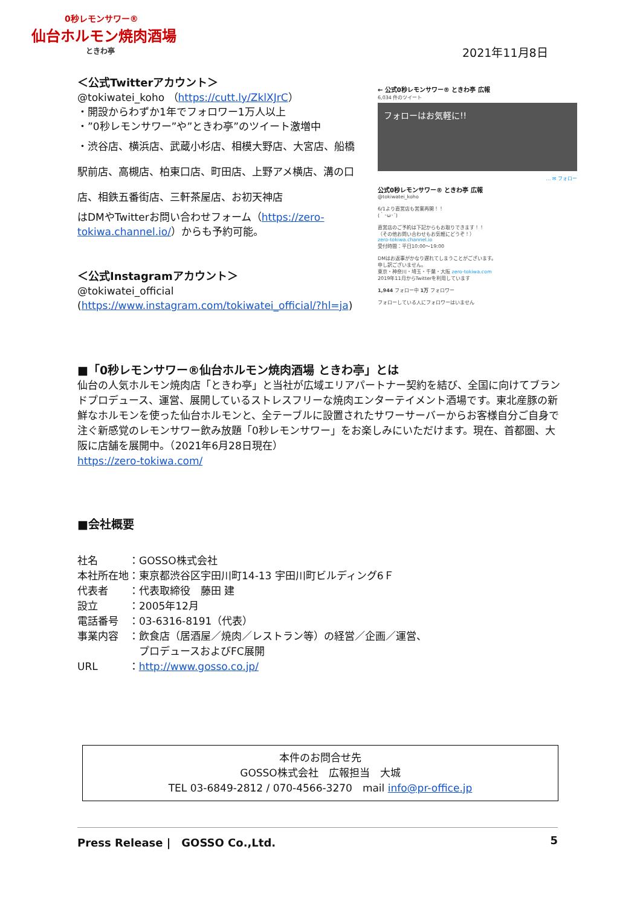0秒レモンサワー®
仙台ホルモン焼肉酒場
ときわ亭
2021年11月8日
＜公式Twitterアカウント＞
@tokiwatei_koho （https://cutt.ly/ZklXJrC）
・開設からわずか1年でフォロワー1万人以上
・”0秒レモンサワー”や”ときわ亭”のツイート激増中
・渋谷店、横浜店、武蔵小杉店、相模大野店、大宮店、船橋駅前店、高槻店、柏東口店、町田店、上野アメ横店、溝の口店、相鉄五番街店、三軒茶屋店、お初天神店
はDMやTwitterお問い合わせフォーム（https://zero-tokiwa.channel.io/）からも予約可能。
＜公式Instagramアカウント＞
@tokiwatei_official
(https://www.instagram.com/tokiwatei_official/?hl=ja)
← 公式0秒レモンサワー® ときわ亭 広報
6,034 件のツイート
フォローはお気軽に!!
… ✉ フォロー
公式0秒レモンサワー® ときわ亭 広報
@tokiwatei_koho
6/1より直営店も営業再開！！
(｀･ω･´)
直営店のご予約は下記からもお取りできます！！
（その他お問い合わせもお気軽にどうぞ！）
zero-tokiwa.channel.io
受付時間：平日10:00〜19:00
DMはお返事がかなり遅れてしまうことがございます。
申し訳ございません。
東京・神奈川・埼玉・千葉・大阪 zero-tokiwa.com
2019年11月からTwitterを利用しています
1,944 フォロー中 1万 フォロワー
フォローしている人にフォロワーはいません
■「0秒レモンサワー®仙台ホルモン焼肉酒場 ときわ亭」とは
仙台の人気ホルモン焼肉店「ときわ亭」と当社が広域エリアパートナー契約を結び、全国に向けてブランドプロデュース、運営、展開しているストレスフリーな焼肉エンターテイメント酒場です。東北産豚の新鮮なホルモンを使った仙台ホルモンと、全テーブルに設置されたサワーサーバーからお客様自分ご自身で注ぐ新感覚のレモンサワー飲み放題「0秒レモンサワー」をお楽しみにいただけます。現在、首都圏、大阪に店舗を展開中。（2021年6月28日現在）
https://zero-tokiwa.com/
■会社概要
社名　　　：GOSSO株式会社
本社所在地：東京都渋谷区宇田川町14-13 宇田川町ビルディング6Ｆ
代表者　　：代表取締役　藤田 建
設立　　　：2005年12月
電話番号　：03-6316-8191（代表）
事業内容　：飲食店（居酒屋／焼肉／レストラン等）の経営／企画／運営、
　　　　　　プロデュースおよびFC展開
URL　　　：http://www.gosso.co.jp/
本件のお問合せ先
GOSSO株式会社　広報担当　大城
TEL 03-6849-2812 / 070-4566-3270　mail info@pr-office.jp
Press Release |　GOSSO Co.,Ltd. 5